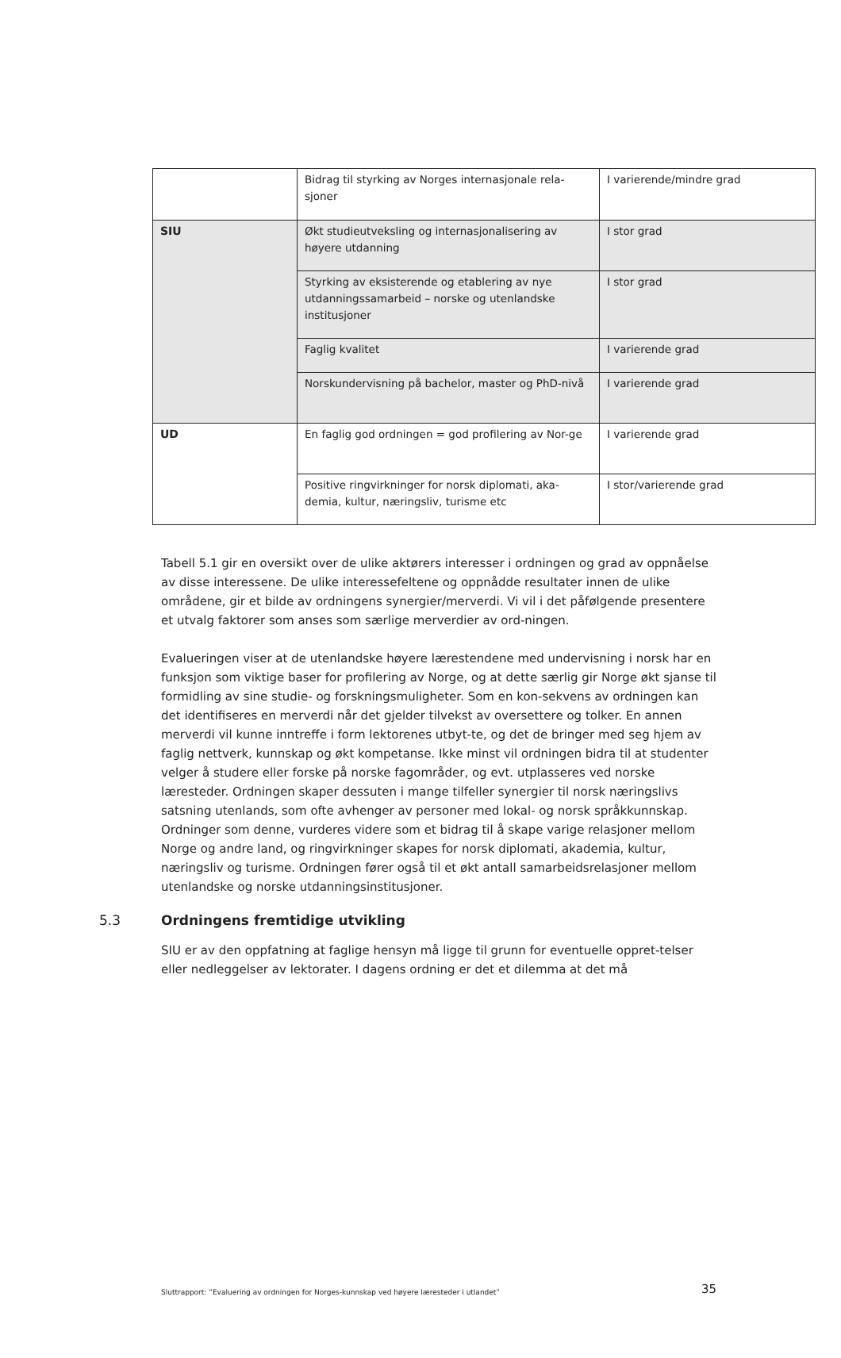| | Bidrag til styrking av Norges internasjonale rela-sjoner | I varierende/mindre grad |
| SIU | Økt studieutveksling og internasjonalisering av høyere utdanning | I stor grad |
| | Styrking av eksisterende og etablering av nye utdanningssamarbeid – norske og utenlandske institusjoner | I stor grad |
| | Faglig kvalitet | I varierende grad |
| | Norskundervisning på bachelor, master og PhD-nivå | I varierende grad |
| UD | En faglig god ordningen = god profilering av Nor-ge | I varierende grad |
| | Positive ringvirkninger for norsk diplomati, aka-demia, kultur, næringsliv, turisme etc | I stor/varierende grad |
Tabell 5.1 gir en oversikt over de ulike aktørers interesser i ordningen og grad av oppnåelse av disse interessene. De ulike interessefeltene og oppnådde resultater innen de ulike områdene, gir et bilde av ordningens synergier/merverdi. Vi vil i det påfølgende presentere et utvalg faktorer som anses som særlige merverdier av ord-ningen.
Evalueringen viser at de utenlandske høyere lærestendene med undervisning i norsk har en funksjon som viktige baser for profilering av Norge, og at dette særlig gir Norge økt sjanse til formidling av sine studie- og forskningsmuligheter. Som en kon-sekvens av ordningen kan det identifiseres en merverdi når det gjelder tilvekst av oversettere og tolker. En annen merverdi vil kunne inntreffe i form lektorenes utbyt-te, og det de bringer med seg hjem av faglig nettverk, kunnskap og økt kompetanse. Ikke minst vil ordningen bidra til at studenter velger å studere eller forske på norske fagområder, og evt. utplasseres ved norske læresteder. Ordningen skaper dessuten i mange tilfeller synergier til norsk næringslivs satsning utenlands, som ofte avhenger av personer med lokal- og norsk språkkunnskap. Ordninger som denne, vurderes videre som et bidrag til å skape varige relasjoner mellom Norge og andre land, og ringvirkninger skapes for norsk diplomati, akademia, kultur, næringsliv og turisme. Ordningen fører også til et økt antall samarbeidsrelasjoner mellom utenlandske og norske utdanningsinstitusjoner.
5.3 Ordningens fremtidige utvikling
SIU er av den oppfatning at faglige hensyn må ligge til grunn for eventuelle oppret-telser eller nedleggelser av lektorater. I dagens ordning er det et dilemma at det må
Sluttrapport: ”Evaluering av ordningen for Norges-kunnskap ved høyere læresteder i utlandet” 35